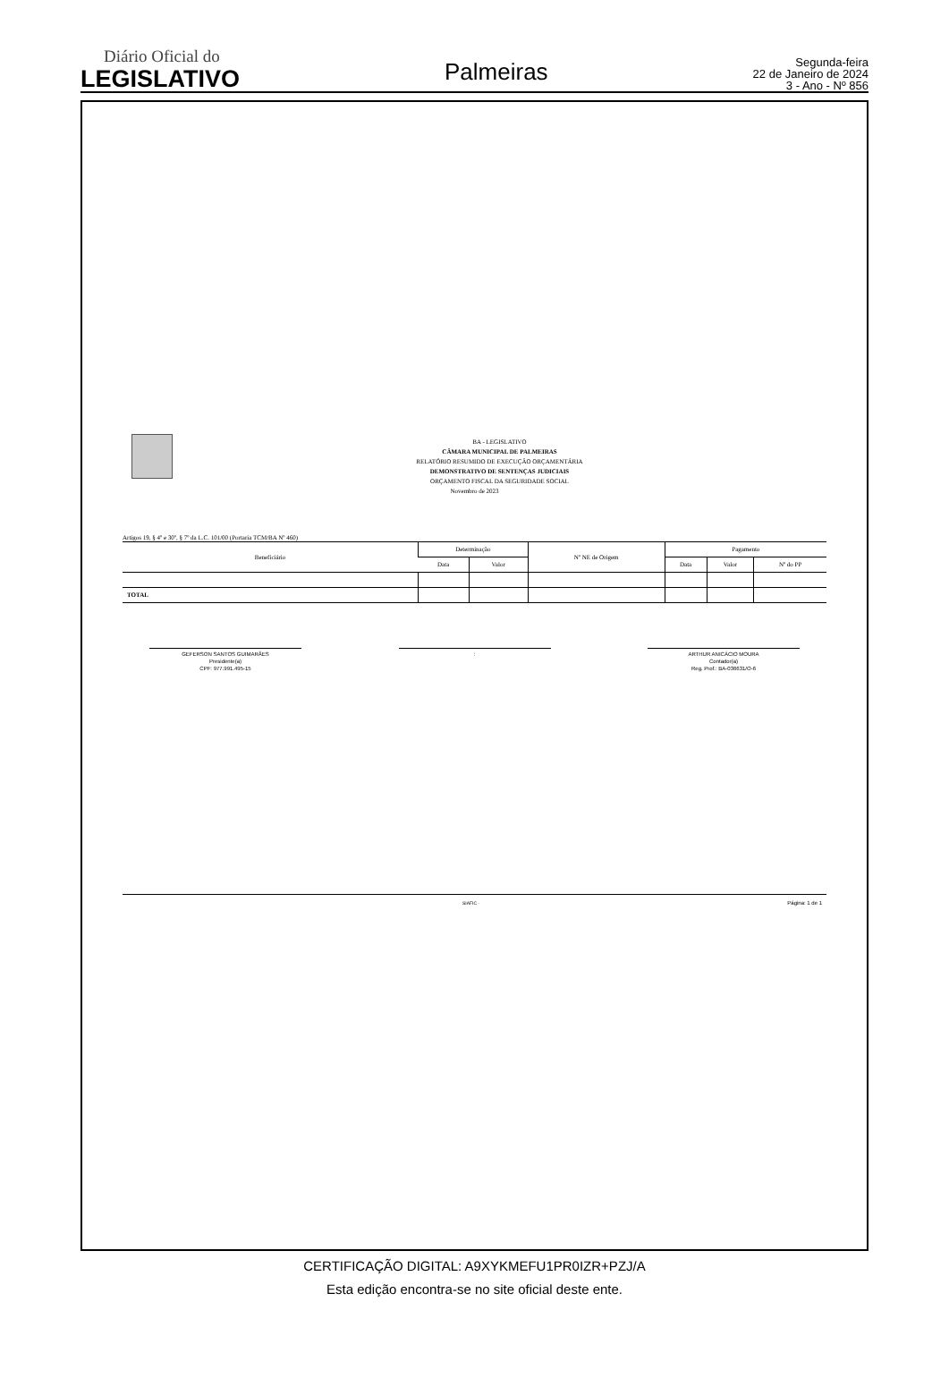Diário Oficial do
LEGISLATIVO
Palmeiras
Segunda-feira
22 de Janeiro de 2024
3 - Ano - Nº 856
BA - LEGISLATIVO
CÂMARA MUNICIPAL DE PALMEIRAS
RELATÓRIO RESUMIDO DE EXECUÇÃO ORÇAMENTÁRIA
DEMONSTRATIVO DE SENTENÇAS JUDICIAIS
ORÇAMENTO FISCAL DA SEGURIDADE SOCIAL
Novembro de 2023
Artigos 19, § 4º e 30º, § 7º da L.C. 101/00 (Portaria TCM/BA Nº 460)
| Beneficiário | Determinação | | Nº NE de Origem | Pagamento | | |
| --- | --- | --- | --- | --- | --- | --- |
| | Data | Valor | | Data | Valor | Nº do PP |
| TOTAL | | | | | | |
GEFERSON SANTOS GUIMARÃES
Presidente(a)
CPF: 977.991.495-15
: ARTHUR ANICÁCIO MOURA
Contador(a)
Reg. Prof.: BA-036631/O-6
SIAFIC - Página: 1 de 1
CERTIFICAÇÃO DIGITAL: A9XYKMEFU1PR0IZR+PZJ/A
Esta edição encontra-se no site oficial deste ente.